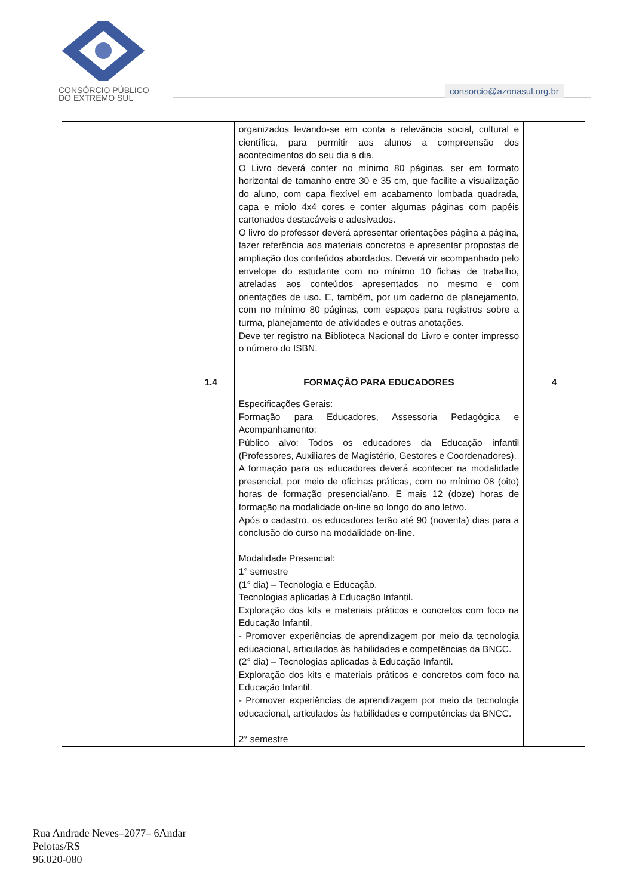CONSÓRCIO PÚBLICO
DO EXTREMO SUL
consorcio@azonasul.org.br
| | | | organizados levando-se em conta a relevância social, cultural e científica, para permitir aos alunos a compreensão dos acontecimentos do seu dia a dia. O Livro deverá conter no mínimo 80 páginas, ser em formato horizontal de tamanho entre 30 e 35 cm, que facilite a visualização do aluno, com capa flexível em acabamento lombada quadrada, capa e miolo 4x4 cores e conter algumas páginas com papéis cartonados destacáveis e adesivados. O livro do professor deverá apresentar orientações página a página, fazer referência aos materiais concretos e apresentar propostas de ampliação dos conteúdos abordados. Deverá vir acompanhado pelo envelope do estudante com no mínimo 10 fichas de trabalho, atreladas aos conteúdos apresentados no mesmo e com orientações de uso. E, também, por um caderno de planejamento, com no mínimo 80 páginas, com espaços para registros sobre a turma, planejamento de atividades e outras anotações. Deve ter registro na Biblioteca Nacional do Livro e conter impresso o número do ISBN. | |
| | | 1.4 | FORMAÇÃO PARA EDUCADORES | 4 |
| | | | Especificações Gerais: Formação para Educadores, Assessoria Pedagógica e Acompanhamento: Público alvo: Todos os educadores da Educação infantil (Professores, Auxiliares de Magistério, Gestores e Coordenadores). A formação para os educadores deverá acontecer na modalidade presencial, por meio de oficinas práticas, com no mínimo 08 (oito) horas de formação presencial/ano. E mais 12 (doze) horas de formação na modalidade on-line ao longo do ano letivo. Após o cadastro, os educadores terão até 90 (noventa) dias para a conclusão do curso na modalidade on-line. Modalidade Presencial: 1° semestre (1° dia) – Tecnologia e Educação. Tecnologias aplicadas à Educação Infantil. Exploração dos kits e materiais práticos e concretos com foco na Educação Infantil. - Promover experiências de aprendizagem por meio da tecnologia educacional, articulados às habilidades e competências da BNCC. (2° dia) – Tecnologias aplicadas à Educação Infantil. Exploração dos kits e materiais práticos e concretos com foco na Educação Infantil. - Promover experiências de aprendizagem por meio da tecnologia educacional, articulados às habilidades e competências da BNCC. 2° semestre | |
Rua Andrade Neves–2077– 6Andar
Pelotas/RS
96.020-080